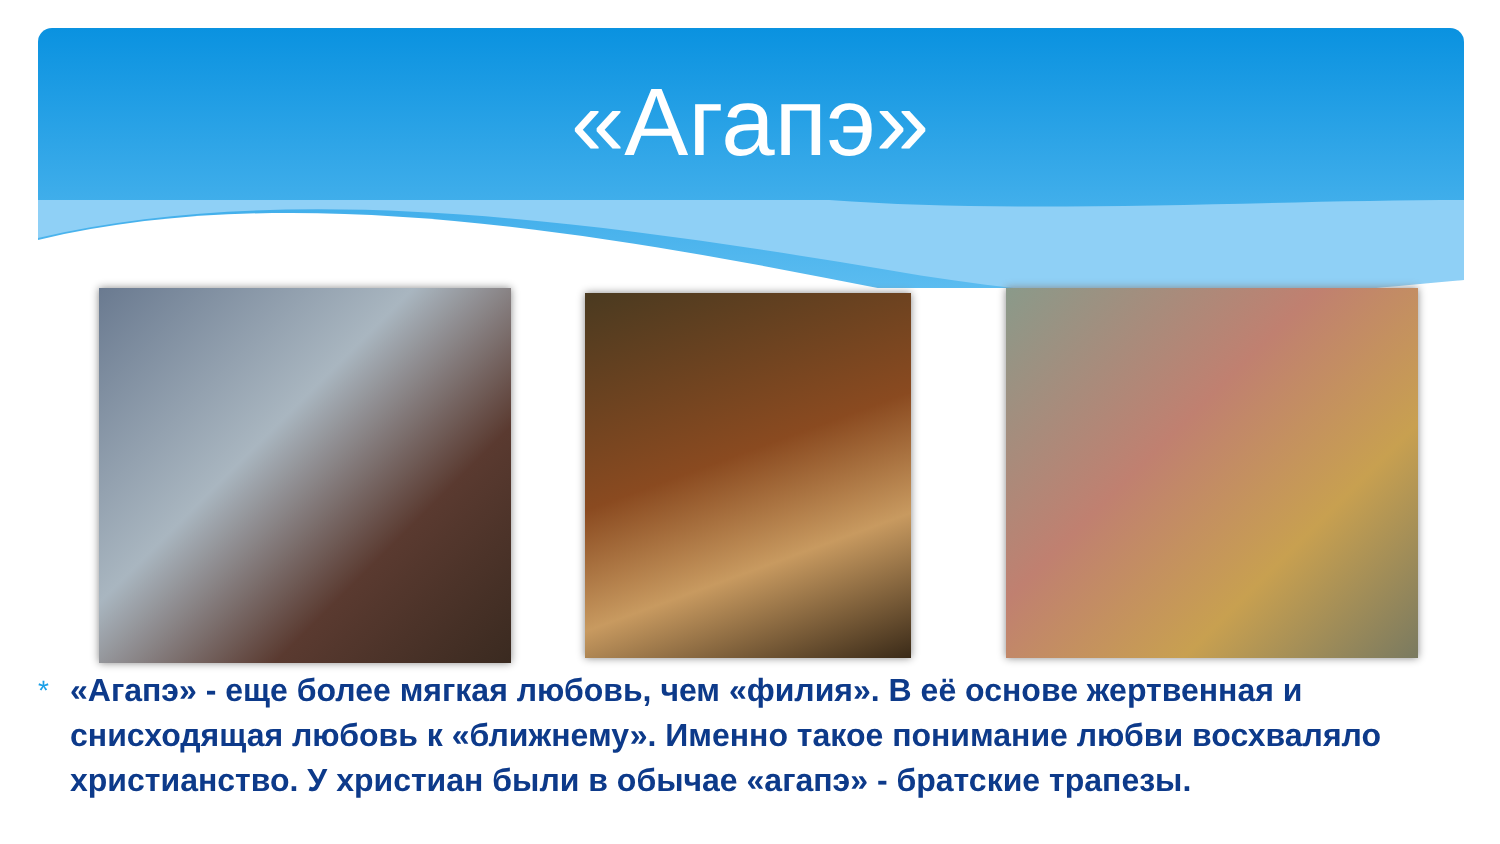«Агапэ»
* «Агапэ» - еще более мягкая любовь, чем «филия». В её основе жертвенная и снисходящая любовь к «ближнему». Именно такое понимание любви восхваляло христианство. У христиан были в обычае «агапэ» - братские трапезы.